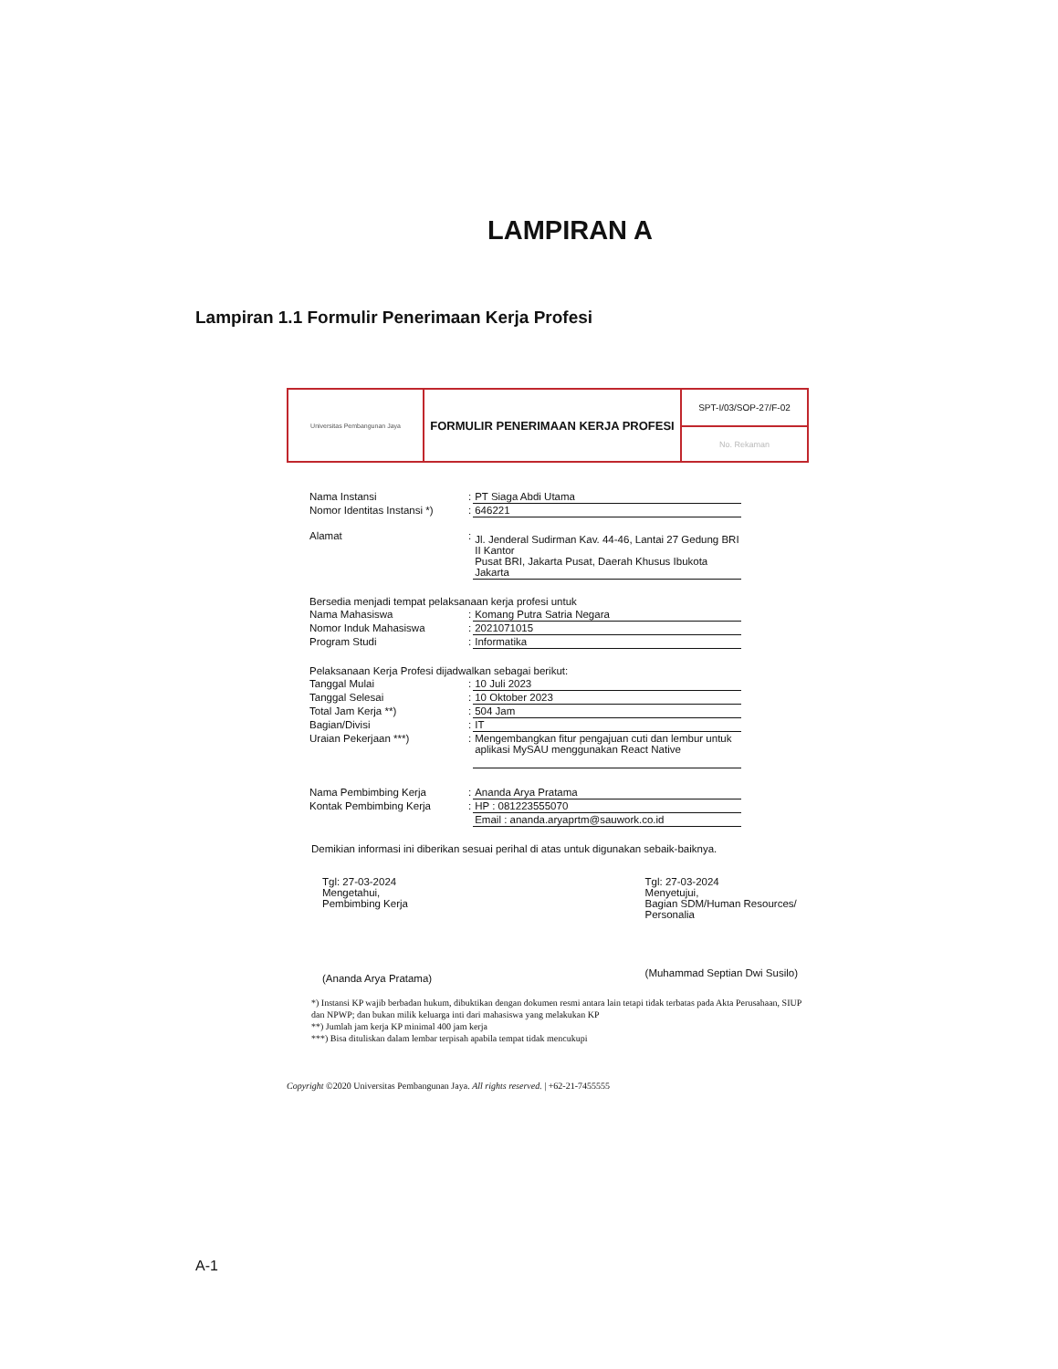LAMPIRAN A
Lampiran 1.1 Formulir Penerimaan Kerja Profesi
| Universitas Pembangunan Jaya | FORMULIR PENERIMAAN KERJA PROFESI | SPT-I/03/SOP-27/F-02 |
| | | No. Rekaman |
| Nama Instansi | : | PT Siaga Abdi Utama |
| Nomor Identitas Instansi *) | : | 646221 |
| Alamat | : | Jl. Jenderal Sudirman Kav. 44-46, Lantai 27 Gedung BRI II Kantor Pusat BRI, Jakarta Pusat, Daerah Khusus Ibukota Jakarta |
| Bersedia menjadi tempat pelaksanaan kerja profesi untuk | | |
| Nama Mahasiswa | : | Komang Putra Satria Negara |
| Nomor Induk Mahasiswa | : | 2021071015 |
| Program Studi | : | Informatika |
| Pelaksanaan Kerja Profesi dijadwalkan sebagai berikut: | | |
| Tanggal Mulai | : | 10 Juli 2023 |
| Tanggal Selesai | : | 10 Oktober 2023 |
| Total Jam Kerja **) | : | 504 Jam |
| Bagian/Divisi | : | IT |
| Uraian Pekerjaan ***) | : | Mengembangkan fitur pengajuan cuti dan lembur untuk aplikasi MySAU menggunakan React Native |
| Nama Pembimbing Kerja | : | Ananda Arya Pratama |
| Kontak Pembimbing Kerja | : | HP : 081223555070 |
| | | Email : ananda.aryaprtm@sauwork.co.id |
Demikian informasi ini diberikan sesuai perihal di atas untuk digunakan sebaik-baiknya.
Tgl: 27-03-2024
Mengetahui,
Pembimbing Kerja
(Ananda Arya Pratama)
Tgl: 27-03-2024
Menyetujui,
Bagian SDM/Human Resources/
Personalia
(Muhammad Septian Dwi Susilo)
*) Instansi KP wajib berbadan hukum, dibuktikan dengan dokumen resmi antara lain tetapi tidak terbatas pada Akta Perusahaan, SIUP dan NPWP; dan bukan milik keluarga inti dari mahasiswa yang melakukan KP
**) Jumlah jam kerja KP minimal 400 jam kerja
***) Bisa dituliskan dalam lembar terpisah apabila tempat tidak mencukupi
Copyright ©2020 Universitas Pembangunan Jaya. All rights reserved. | +62-21-7455555
A-1